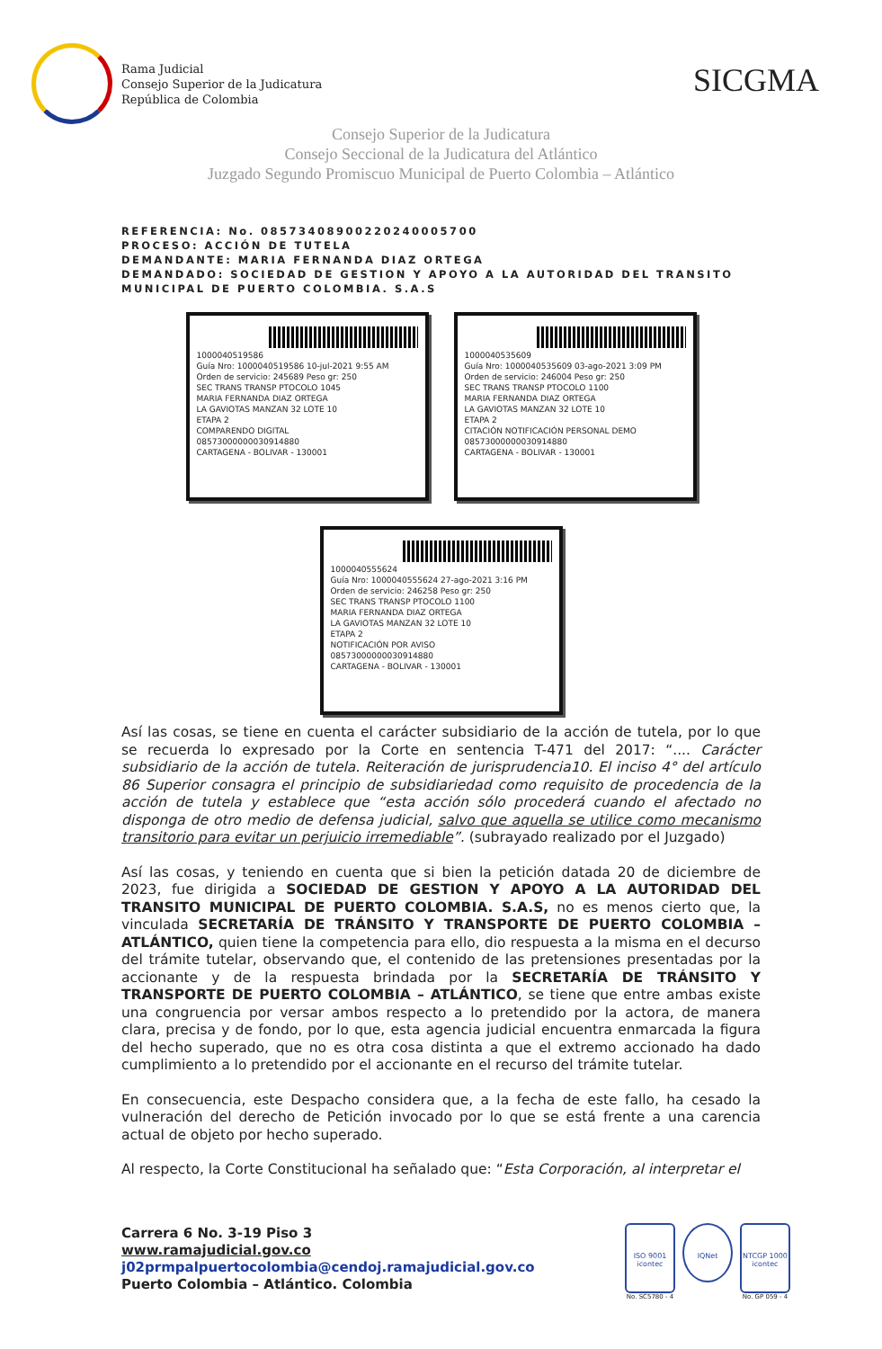Rama Judicial
Consejo Superior de la Judicatura
República de Colombia
SICGMA
Consejo Superior de la Judicatura
Consejo Seccional de la Judicatura del Atlántico
Juzgado Segundo Promiscuo Municipal de Puerto Colombia – Atlántico
REFERENCIA: No. 08573408900220240005700
PROCESO: ACCIÓN DE TUTELA
DEMANDANTE: MARIA FERNANDA DIAZ ORTEGA
DEMANDADO: SOCIEDAD DE GESTION Y APOYO A LA AUTORIDAD DEL TRANSITO MUNICIPAL DE PUERTO COLOMBIA. S.A.S
1000040519586
Guía Nro: 1000040519586 10-jul-2021 9:55 AM
Orden de servicio: 245689 Peso gr: 250
SEC TRANS TRANSP PTOCOLO 1045
MARIA FERNANDA DIAZ ORTEGA
LA GAVIOTAS MANZAN 32 LOTE 10
ETAPA 2
COMPARENDO DIGITAL
08573000000030914880
CARTAGENA - BOLIVAR - 130001
1000040535609
Guía Nro: 1000040535609 03-ago-2021 3:09 PM
Orden de servicio: 246004 Peso gr: 250
SEC TRANS TRANSP PTOCOLO 1100
MARIA FERNANDA DIAZ ORTEGA
LA GAVIOTAS MANZAN 32 LOTE 10
ETAPA 2
CITACIÓN NOTIFICACIÓN PERSONAL DEMO
08573000000030914880
CARTAGENA - BOLIVAR - 130001
1000040555624
Guía Nro: 1000040555624 27-ago-2021 3:16 PM
Orden de servicio: 246258 Peso gr: 250
SEC TRANS TRANSP PTOCOLO 1100
MARIA FERNANDA DIAZ ORTEGA
LA GAVIOTAS MANZAN 32 LOTE 10
ETAPA 2
NOTIFICACIÓN POR AVISO
08573000000030914880
CARTAGENA - BOLIVAR - 130001
Así las cosas, se tiene en cuenta el carácter subsidiario de la acción de tutela, por lo que se recuerda lo expresado por la Corte en sentencia T-471 del 2017: “.... Carácter subsidiario de la acción de tutela. Reiteración de jurisprudencia10. El inciso 4° del artículo 86 Superior consagra el principio de subsidiariedad como requisito de procedencia de la acción de tutela y establece que “esta acción sólo procederá cuando el afectado no disponga de otro medio de defensa judicial, salvo que aquella se utilice como mecanismo transitorio para evitar un perjuicio irremediable”. (subrayado realizado por el Juzgado)
Así las cosas, y teniendo en cuenta que si bien la petición datada 20 de diciembre de 2023, fue dirigida a SOCIEDAD DE GESTION Y APOYO A LA AUTORIDAD DEL TRANSITO MUNICIPAL DE PUERTO COLOMBIA. S.A.S, no es menos cierto que, la vinculada SECRETARÍA DE TRÁNSITO Y TRANSPORTE DE PUERTO COLOMBIA – ATLÁNTICO, quien tiene la competencia para ello, dio respuesta a la misma en el decurso del trámite tutelar, observando que, el contenido de las pretensiones presentadas por la accionante y de la respuesta brindada por la SECRETARÍA DE TRÁNSITO Y TRANSPORTE DE PUERTO COLOMBIA – ATLÁNTICO, se tiene que entre ambas existe una congruencia por versar ambos respecto a lo pretendido por la actora, de manera clara, precisa y de fondo, por lo que, esta agencia judicial encuentra enmarcada la figura del hecho superado, que no es otra cosa distinta a que el extremo accionado ha dado cumplimiento a lo pretendido por el accionante en el recurso del trámite tutelar.
En consecuencia, este Despacho considera que, a la fecha de este fallo, ha cesado la vulneración del derecho de Petición invocado por lo que se está frente a una carencia actual de objeto por hecho superado.
Al respecto, la Corte Constitucional ha señalado que: “Esta Corporación, al interpretar el
Carrera 6 No. 3-19 Piso 3
www.ramajudicial.gov.co
j02prmpalpuertocolombia@cendoj.ramajudicial.gov.co
Puerto Colombia – Atlántico. Colombia
ISO 9001
icontec
No. SC5780 - 4
IQNet
NTCGP 1000
icontec
No. GP 059 - 4